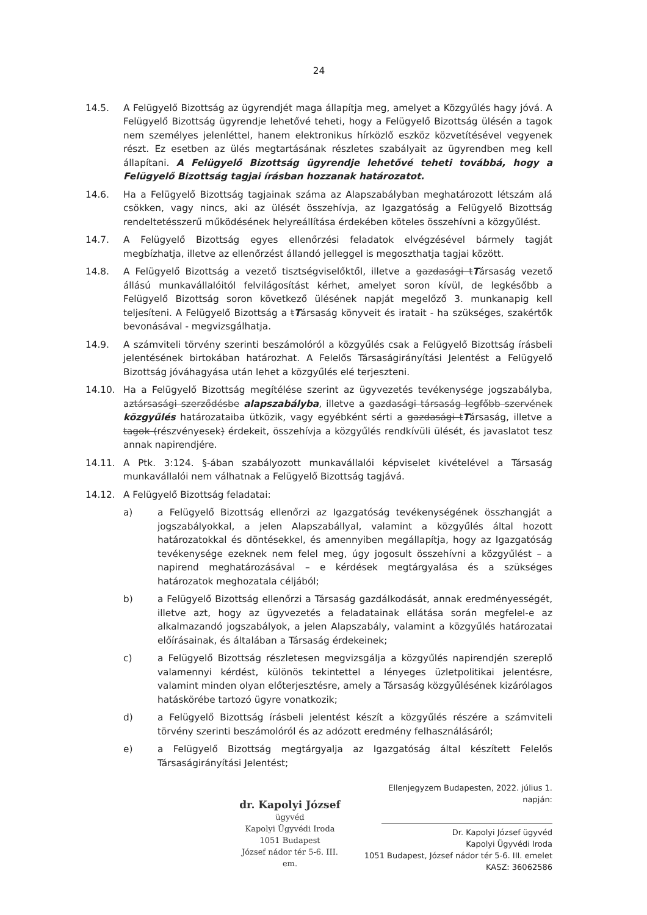24
14.5. A Felügyelő Bizottság az ügyrendjét maga állapítja meg, amelyet a Közgyűlés hagy jóvá. A Felügyelő Bizottság ügyrendje lehetővé teheti, hogy a Felügyelő Bizottság ülésén a tagok nem személyes jelenléttel, hanem elektronikus hírközlő eszköz közvetítésével vegyenek részt. Ez esetben az ülés megtartásának részletes szabályait az ügyrendben meg kell állapítani. A Felügyelő Bizottság ügyrendje lehetővé teheti továbbá, hogy a Felügyelő Bizottság tagjai írásban hozzanak határozatot.
14.6. Ha a Felügyelő Bizottság tagjainak száma az Alapszabályban meghatározott létszám alá csökken, vagy nincs, aki az ülését összehívja, az Igazgatóság a Felügyelő Bizottság rendeltetésszerű működésének helyreállítása érdekében köteles összehívni a közgyűlést.
14.7. A Felügyelő Bizottság egyes ellenőrzési feladatok elvégzésével bármely tagját megbízhatja, illetve az ellenőrzést állandó jelleggel is megoszthatja tagjai között.
14.8. A Felügyelő Bizottság a vezető tisztségviselőktől, illetve a gazdasági tTársaság vezető állású munkavállalóitól felvilágosítást kérhet, amelyet soron kívül, de legkésőbb a Felügyelő Bizottság soron következő ülésének napját megelőző 3. munkanapig kell teljesíteni. A Felügyelő Bizottság a tTársaság könyveit és iratait - ha szükséges, szakértők bevonásával - megvizsgálhatja.
14.9. A számviteli törvény szerinti beszámolóról a közgyűlés csak a Felügyelő Bizottság írásbeli jelentésének birtokában határozhat. A Felelős Társaságirányítási Jelentést a Felügyelő Bizottság jóváhagyása után lehet a közgyűlés elé terjeszteni.
14.10. Ha a Felügyelő Bizottság megítélése szerint az ügyvezetés tevékenysége jogszabályba, aztársasági szerződésbe alapszabályba, illetve a gazdasági társaság legfőbb szervének közgyűlés határozataiba ütközik, vagy egyébként sérti a gazdasági tTársaság, illetve a tagok (részvényesek) érdekeit, összehívja a közgyűlés rendkívüli ülését, és javaslatot tesz annak napirendjére.
14.11. A Ptk. 3:124. §-ában szabályozott munkavállalói képviselet kivételével a Társaság munkavállalói nem válhatnak a Felügyelő Bizottság tagjává.
14.12. A Felügyelő Bizottság feladatai:
a) a Felügyelő Bizottság ellenőrzi az Igazgatóság tevékenységének összhangját a jogszabályokkal, a jelen Alapszabállyal, valamint a közgyűlés által hozott határozatokkal és döntésekkel, és amennyiben megállapítja, hogy az Igazgatóság tevékenysége ezeknek nem felel meg, úgy jogosult összehívni a közgyűlést – a napirend meghatározásával – e kérdések megtárgyalása és a szükséges határozatok meghozatala céljából;
b) a Felügyelő Bizottság ellenőrzi a Társaság gazdálkodását, annak eredményességét, illetve azt, hogy az ügyvezetés a feladatainak ellátása során megfelel-e az alkalmazandó jogszabályok, a jelen Alapszabály, valamint a közgyűlés határozatai előírásainak, és általában a Társaság érdekeinek;
c) a Felügyelő Bizottság részletesen megvizsgálja a közgyűlés napirendjén szereplő valamennyi kérdést, különös tekintettel a lényeges üzletpolitikai jelentésre, valamint minden olyan előterjesztésre, amely a Társaság közgyűlésének kizárólagos hatáskörébe tartozó ügyre vonatkozik;
d) a Felügyelő Bizottság írásbeli jelentést készít a közgyűlés részére a számviteli törvény szerinti beszámolóról és az adózott eredmény felhasználásáról;
e) a Felügyelő Bizottság megtárgyalja az Igazgatóság által készített Felelős Társaságirányítási Jelentést;
dr. Kapolyi József
ügyvéd
Kapolyi Ügyvédi Iroda
1051 Budapest
József nádor tér 5-6. III. em.
Ellenjegyzem Budapesten, 2022. július 1. napján:
Dr. Kapolyi József ügyvéd
Kapolyi Ügyvédi Iroda
1051 Budapest, József nádor tér 5-6. III. emelet
KASZ: 36062586